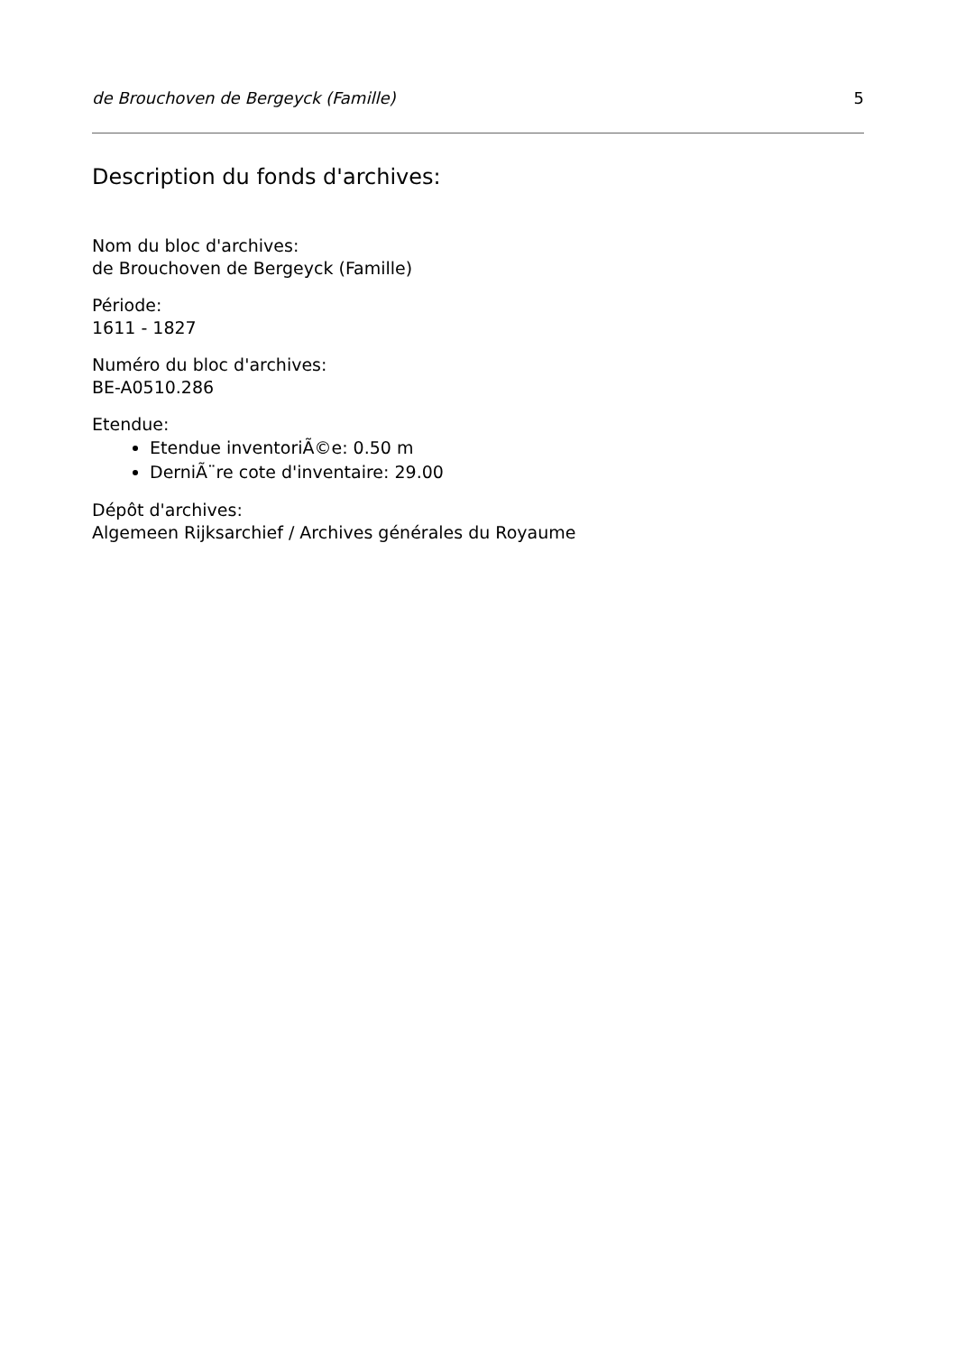de Brouchoven de Bergeyck (Famille) 5
Description du fonds d'archives:
Nom du bloc d'archives:
de Brouchoven de Bergeyck (Famille)
Période:
1611 - 1827
Numéro du bloc d'archives:
BE-A0510.286
Etendue:
Etendue inventoriÃ©e: 0.50 m
DerniÃ¨re cote d'inventaire: 29.00
Dépôt d'archives:
Algemeen Rijksarchief / Archives générales du Royaume